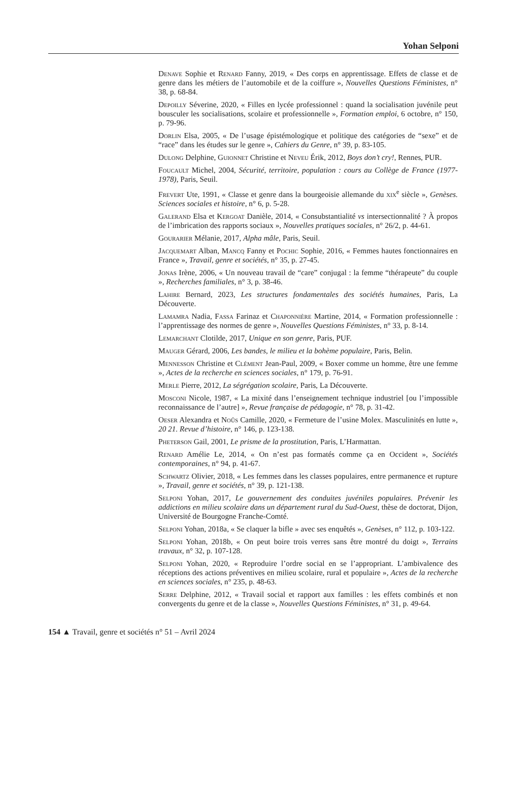Yohan Selponi
Denave Sophie et Renard Fanny, 2019, « Des corps en apprentissage. Effets de classe et de genre dans les métiers de l’automobile et de la coiffure », Nouvelles Questions Féministes, n° 38, p. 68-84.
Depoilly Séverine, 2020, « Filles en lycée professionnel : quand la socialisation juvénile peut bousculer les socialisations, scolaire et professionnelle », Formation emploi, 6 octobre, n° 150, p. 79-96.
Dorlin Elsa, 2005, « De l’usage épistémologique et politique des catégories de “sexe” et de “race” dans les études sur le genre », Cahiers du Genre, n° 39, p. 83-105.
Dulong Delphine, Guionnet Christine et Neveu Érik, 2012, Boys don’t cry!, Rennes, PUR.
Foucault Michel, 2004, Sécurité, territoire, population : cours au Collège de France (1977-1978), Paris, Seuil.
Frevert Ute, 1991, « Classe et genre dans la bourgeoisie allemande du xix<sup>e</sup> siècle », Genèses. Sciences sociales et histoire, n° 6, p. 5-28.
Galerand Elsa et Kergoat Danièle, 2014, « Consubstantialité vs intersectionnalité ? À propos de l’imbrication des rapports sociaux », Nouvelles pratiques sociales, n° 26/2, p. 44-61.
Gourarier Mélanie, 2017, Alpha mâle, Paris, Seuil.
Jacquemart Alban, Mancq Fanny et Pochic Sophie, 2016, « Femmes hautes fonctionnaires en France », Travail, genre et sociétés, n° 35, p. 27-45.
Jonas Irène, 2006, « Un nouveau travail de “care” conjugal : la femme “thérapeute” du couple », Recherches familiales, n° 3, p. 38-46.
Lahire Bernard, 2023, Les structures fondamentales des sociétés humaines, Paris, La Découverte.
Lamamra Nadia, Fassa Farinaz et Chaponnière Martine, 2014, « Formation professionnelle : l’apprentissage des normes de genre », Nouvelles Questions Féministes, n° 33, p. 8-14.
Lemarchant Clotilde, 2017, Unique en son genre, Paris, PUF.
Mauger Gérard, 2006, Les bandes, le milieu et la bohème populaire, Paris, Belin.
Mennesson Christine et Clément Jean-Paul, 2009, « Boxer comme un homme, être une femme », Actes de la recherche en sciences sociales, n° 179, p. 76-91.
Merle Pierre, 2012, La ségrégation scolaire, Paris, La Découverte.
Mosconi Nicole, 1987, « La mixité dans l’enseignement technique industriel [ou l’impossible reconnaissance de l’autre] », Revue française de pédagogie, n° 78, p. 31-42.
Oeser Alexandra et Noûs Camille, 2020, « Fermeture de l’usine Molex. Masculinités en lutte », 20 21. Revue d’histoire, n° 146, p. 123-138.
Pheterson Gail, 2001, Le prisme de la prostitution, Paris, L’Harmattan.
Renard Amélie Le, 2014, « On n’est pas formatés comme ça en Occident », Sociétés contemporaines, n° 94, p. 41-67.
Schwartz Olivier, 2018, « Les femmes dans les classes populaires, entre permanence et rupture », Travail, genre et sociétés, n° 39, p. 121-138.
Selponi Yohan, 2017, Le gouvernement des conduites juvéniles populaires. Prévenir les addictions en milieu scolaire dans un département rural du Sud-Ouest, thèse de doctorat, Dijon, Université de Bourgogne Franche-Comté.
Selponi Yohan, 2018a, « Se claquer la bifle » avec ses enquêtés », Genèses, n° 112, p. 103-122.
Selponi Yohan, 2018b, « On peut boire trois verres sans être montré du doigt », Terrains travaux, n° 32, p. 107-128.
Selponi Yohan, 2020, « Reproduire l’ordre social en se l’appropriant. L’ambivalence des réceptions des actions préventives en milieu scolaire, rural et populaire », Actes de la recherche en sciences sociales, n° 235, p. 48-63.
Serre Delphine, 2012, « Travail social et rapport aux familles : les effets combinés et non convergents du genre et de la classe », Nouvelles Questions Féministes, n° 31, p. 49-64.
154 ▲ Travail, genre et sociétés n° 51 – Avril 2024